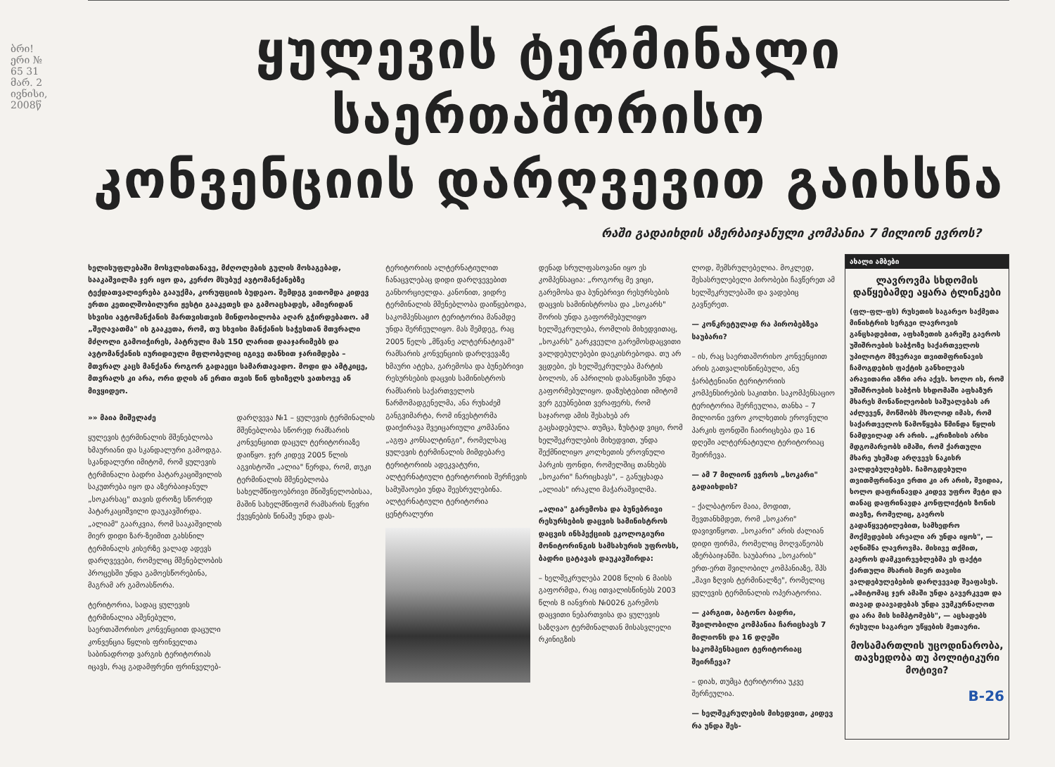ბრი! ერი № 65 31 მარ. 2 ივნისი, 2008წ
ყულევის ტერმინალი საერთაშორისო
კონვენციის დარღვევით გაიხსნა
რაში გადაიხდის აზერბაიჯანული კომპანია 7 მილიონ ევროს?
ხელისუფლებაში მოსვლისთანავე, მძღოლების გულის მოსაგებად, სააკაშვილმა ჯერ იყო და, კერძო მსუბუქ ავტომანქანებზე ტექდათვალიერება გააუქმა, კორუფციის ბუდეაო. შემდეგ ვითომდა კიდევ ერთი კეთილშობილური ჟესტი გააკეთეს და გამოაცხადეს, ამიერიდან სხვისი ავტომანქანის მართვისთვის მინდობილობა აღარ გჭირდებათო. ამ „შეღავათმა" ის გააკეთა, რომ, თუ სხვისი მანქანის საჭესთან მთვრალი მძღოლი გამოიჭირეს, პატრული მას 150 ლარით დააჯარიმებს და ავტომანქანის იურიდიული მფლობელიც იგივე თანხით ჯარიმდება – მთვრალ კაცს მანქანა როგორ გადაეცი სამართავადო. მოდი და ამტკიცე, მთვრალს კი არა, ორი დღის ან ერთი თვის წინ ფხიზელს ვათხოვე ან მივყიდეო.
»» მაია მიშელაძე
ყულევის ტერმინალის მშენებლობა ხმაურიანი და სკანდალური გამოდგა. სკანდალური იმიტომ, რომ ყულევის ტერმინალი ბადრი პატარკაციშვილის საკუთრება იყო და აზერბაიჯანულ „სოკარსაც" თავის დროზე სწორედ პატარკაციშვილი დაუკავშირდა. „ალიამ" გაარკვია, რომ სააკაშვილის მიერ დიდი ზარ-ზეიმით გახსნილ ტერმინალს კისერზე ვალად ადევს დარღვევები, რომელიც მშენებლობის პროცესში უნდა გამოესწორებინა, მაგრამ არ გამოასწორა.
ტერიტორია, სადაც ყულევის ტერმინალია აშენებული, საერთაშორისო კონვენციით დაცული კონვენცია წყლის ფრინველთა საბინადროდ ვარგის ტერიტორიას იცავს, რაც გადამფრენი ფრინველებ-
დარღვევა №1 – ყულევის ტერმინალის მშენებლობა სწორედ რამსარის კონვენციით დაცულ ტერიტორიაზე დაიწყო. ჯერ კიდევ 2005 წლის აგვისტოში „ალია" წერდა, რომ, თუკი ტერმინალის მშენებლობა სახელმწიფოებრივი მნიშვნელობისაა, მაშინ სახელმწიფომ რამსარის წევრი ქვეყნების წინაშე უნდა დას-
ტერიტორიის ალტერნატიულით ჩანაცვლებაც დიდი დარღვევებით განხორციელდა. კანონით, ვიდრე ტერმინალის მშენებლობა დაიწყებოდა, საკომპენსაციო ტერიტორია მანამდე უნდა შერჩეულიყო. მას შემდეგ, რაც 2005 წელს „მწვანე ალტერნატივამ" რამსარის კონვენციის დარღვევაზე ხმაური ატეხა, გარემოსა და ბუნებრივი რესურსების დაცვის სამინისტროს რამსარის საქართველოს წარმომადგენელმა, ანა რუხაძემ განგვიმარტა, რომ ინვესტორმა დაიქირავა შვეიცარიული კომპანია „აგფა კონსალტინგი", რომელსაც ყულევის ტერმინალის მიმდებარე ტერიტორიის ადეკვატური, ალტერნატიული ტერიტორიის შერჩევის სამუშაოები უნდა შეესრულებინა. ალტერნატიული ტერიტორია ცენტრალური
დენად სრულფასოვანი იყო ეს კომპენსაცია: „როგორც მე ვიცი, გარემოსა და ბუნებრივი რესურსების დაცვის სამინისტროსა და „სოკარს" შორის უნდა გაფორმებულიყო ხელშეკრულება, რომლის მიხედვითაც, „სოკარს" გარკვეული გარემოსდაცვითი ვალდებულებები დაეკისრებოდა. თუ არ ვცდები, ეს ხელშეკრულება მარტის ბოლოს, ან აპრილის დასაწყისში უნდა გაფორმებულიყო. დაზუსტებით იმიტომ ვერ გეუბნებით ვერაფერს, რომ საჯაროდ ამის შესახებ არ გაცხადებულა. თუმცა, ზუსტად ვიცი, რომ ხელშეკრულების მიხედვით, უნდა შექმნილიყო კოლხეთის ეროვნული პარკის ფონდი, რომელშიც თანხებს „სოკარი" ჩარიცხავს", – განუცხადა „ალიას" ირაკლი მაჭარაშვილმა.
„ალია" გარემოსა და ბუნებრივი რესურსების დაცვის სამინისტროს დაცვის ინსპექციის ეკოლოგიური მონიტორინგის სამსახურის უფროსს, ბადრი ცატავას დაუკავშირდა:
– ხელშეკრულება 2008 წლის 6 მაისს გაფორმდა, რაც ითვალისწინებს 2003 წლის 8 იანვრის №0026 გარემოს დაცვითი ნებართვისა და ყულევის საზღვაო ტერმინალთან მისასვლელი რკინიგზის
ლოდ, შემსრულებელია. მოკლედ, შესასრულებელი პირობები ჩავწერეთ ამ ხელშეკრულებაში და ვადებიც გავწერეთ.
— კონკრეტულად რა პირობებზეა საუბარი?
– ის, რაც საერთაშორისო კონვენციით არის გათვალისწინებული, ანუ ჭარბტენიანი ტერიტორიის კომპენსირების საკითხი. საკომპენსაციო ტერიტორია შერჩეულია, თანხა – 7 მილიონი ევრო კოლხეთის ეროვნული პარკის ფონდში ჩაირიცხება და 16 დღეში ალტერნატიული ტერიტორიაც შეირჩევა.
— ამ 7 მილიონ ევროს „სოკარი" გადაიხდის?
– ქალბატონო მაია, მოდით, შევთანხმდეთ, რომ „სოკარი" დავივიწყოთ. „სოკარი" არის ძალიან დიდი ფირმა, რომელიც მოღვაწეობს აზერბაიჯანში. საუბარია „სოკარის" ერთ-ერთ შვილობილ კომპანიაზე, შპს „შავი ზღვის ტერმინალზე", რომელიც ყულევის ტერმინალის ოპერატორია.
— კარგით, ბატონო ბადრი, შვილობილი კომპანია ჩარიცხავს 7 მილიონს და 16 დღეში საკომპენსაციო ტერიტორიაც შეირჩევა?
– დიახ, თუმცა ტერიტორია უკვე შერჩეულია.
— ხელშეკრულების მიხედვით, კიდევ რა უნდა შეს-
ახალი ამბები
ლავროვმა სხდომის დაწყებამდე აყარა ტლინკები
(ფლ-ფლ-ფს) რუსეთის საგარეო საქმეთა მინისტრის სერგეი ლავროვის განცხადებით, აფხაზეთის გარეშე გაეროს უშიშროების საბჭოზე საქართველოს უპილოტო მზვერავი თვითმფრინავის ჩამოგდების ფაქტის განხილვას არავითარი აზრი არა აქვს. ხოლო ის, რომ უშიშროების საბჭოს სხდომაში აფხაზურ მხარეს მონაწილეობის საშუალებას არ აძლევენ, მოწმობს მხოლოდ იმას, რომ საქართველოს წამოწყება წმინდა წყლის ნამდვილად არ არის. „კრიზისის არსი მდგომარეობს იმაში, რომ ქართული მხარე უხეშად არღვევს ნაკისრ ვალდებულებებს. ჩამოგდებული თვითმფრინავი ერთი კი არ არის, შვიდია, ხოლო დაფრინავდა კიდევ უფრო მეტი და თანაც დაფრინავდა კონფლიქტის ზონის თავზე, რომელიც, გაეროს გადაწყვეტილებით, სამხედრო მოქმედების არეალი არ უნდა იყოს", — აღნიშნა ლავროვმა. მისივე თქმით, გაეროს დამკვირვებლებმა ეს ფაქტი ქართული მხარის მიერ თავისი ვალდებულებების დარღვევად შეაფასეს. „ამიტომაც ჯერ ამაში უნდა გავერკვეთ და თავად დაავადებას უნდა ვუმკურნალოთ და არა მის სიმპტომებს", — აცხადებს რუსული საგარეო უწყების მეთაური.
მოსამართლის უცოდინარობა, თავხედობა თუ პოლიტიკური მოტივი?
B-26